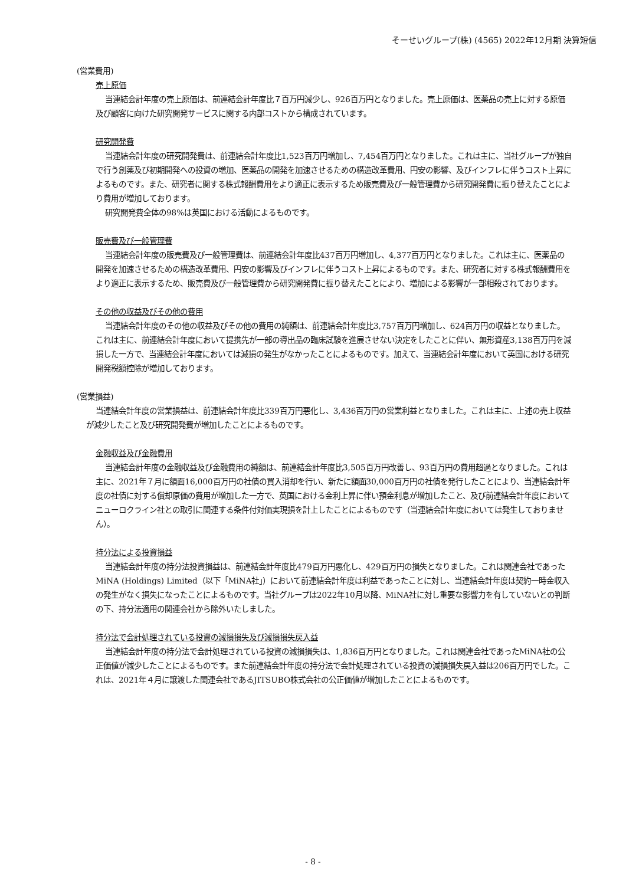そーせいグループ(株) (4565) 2022年12月期 決算短信
(営業費用)
売上原価
当連結会計年度の売上原価は、前連結会計年度比７百万円減少し、926百万円となりました。売上原価は、医薬品の売上に対する原価及び顧客に向けた研究開発サービスに関する内部コストから構成されています。
研究開発費
当連結会計年度の研究開発費は、前連結会計年度比1,523百万円増加し、7,454百万円となりました。これは主に、当社グループが独自で行う創薬及び初期開発への投資の増加、医薬品の開発を加速させるための構造改革費用、円安の影響、及びインフレに伴うコスト上昇によるものです。また、研究者に関する株式報酬費用をより適正に表示するため販売費及び一般管理費から研究開発費に振り替えたことにより費用が増加しております。
研究開発費全体の98%は英国における活動によるものです。
販売費及び一般管理費
当連結会計年度の販売費及び一般管理費は、前連結会計年度比437百万円増加し、4,377百万円となりました。これは主に、医薬品の開発を加速させるための構造改革費用、円安の影響及びインフレに伴うコスト上昇によるものです。また、研究者に対する株式報酬費用をより適正に表示するため、販売費及び一般管理費から研究開発費に振り替えたことにより、増加による影響が一部相殺されております。
その他の収益及びその他の費用
当連結会計年度のその他の収益及びその他の費用の純額は、前連結会計年度比3,757百万円増加し、624百万円の収益となりました。これは主に、前連結会計年度において提携先が一部の導出品の臨床試験を進展させない決定をしたことに伴い、無形資産3,138百万円を減損した一方で、当連結会計年度においては減損の発生がなかったことによるものです。加えて、当連結会計年度において英国における研究開発税額控除が増加しております。
(営業損益)
当連結会計年度の営業損益は、前連結会計年度比339百万円悪化し、3,436百万円の営業利益となりました。これは主に、上述の売上収益が減少したこと及び研究開発費が増加したことによるものです。
金融収益及び金融費用
当連結会計年度の金融収益及び金融費用の純額は、前連結会計年度比3,505百万円改善し、93百万円の費用超過となりました。これは主に、2021年７月に額面16,000百万円の社債の買入消却を行い、新たに額面30,000百万円の社債を発行したことにより、当連結会計年度の社債に対する償却原価の費用が増加した一方で、英国における金利上昇に伴い預金利息が増加したこと、及び前連結会計年度においてニューロクライン社との取引に関連する条件付対価実現損を計上したことによるものです（当連結会計年度においては発生しておりません）。
持分法による投資損益
当連結会計年度の持分法投資損益は、前連結会計年度比479百万円悪化し、429百万円の損失となりました。これは関連会社であったMiNA (Holdings) Limited（以下「MiNA社」）において前連結会計年度は利益であったことに対し、当連結会計年度は契約一時金収入の発生がなく損失になったことによるものです。当社グループは2022年10月以降、MiNA社に対し重要な影響力を有していないとの判断の下、持分法適用の関連会社から除外いたしました。
持分法で会計処理されている投資の減損損失及び減損損失戻入益
当連結会計年度の持分法で会計処理されている投資の減損損失は、1,836百万円となりました。これは関連会社であったMiNA社の公正価値が減少したことによるものです。また前連結会計年度の持分法で会計処理されている投資の減損損失戻入益は206百万円でした。これは、2021年４月に譲渡した関連会社であるJITSUBO株式会社の公正価値が増加したことによるものです。
- 8 -